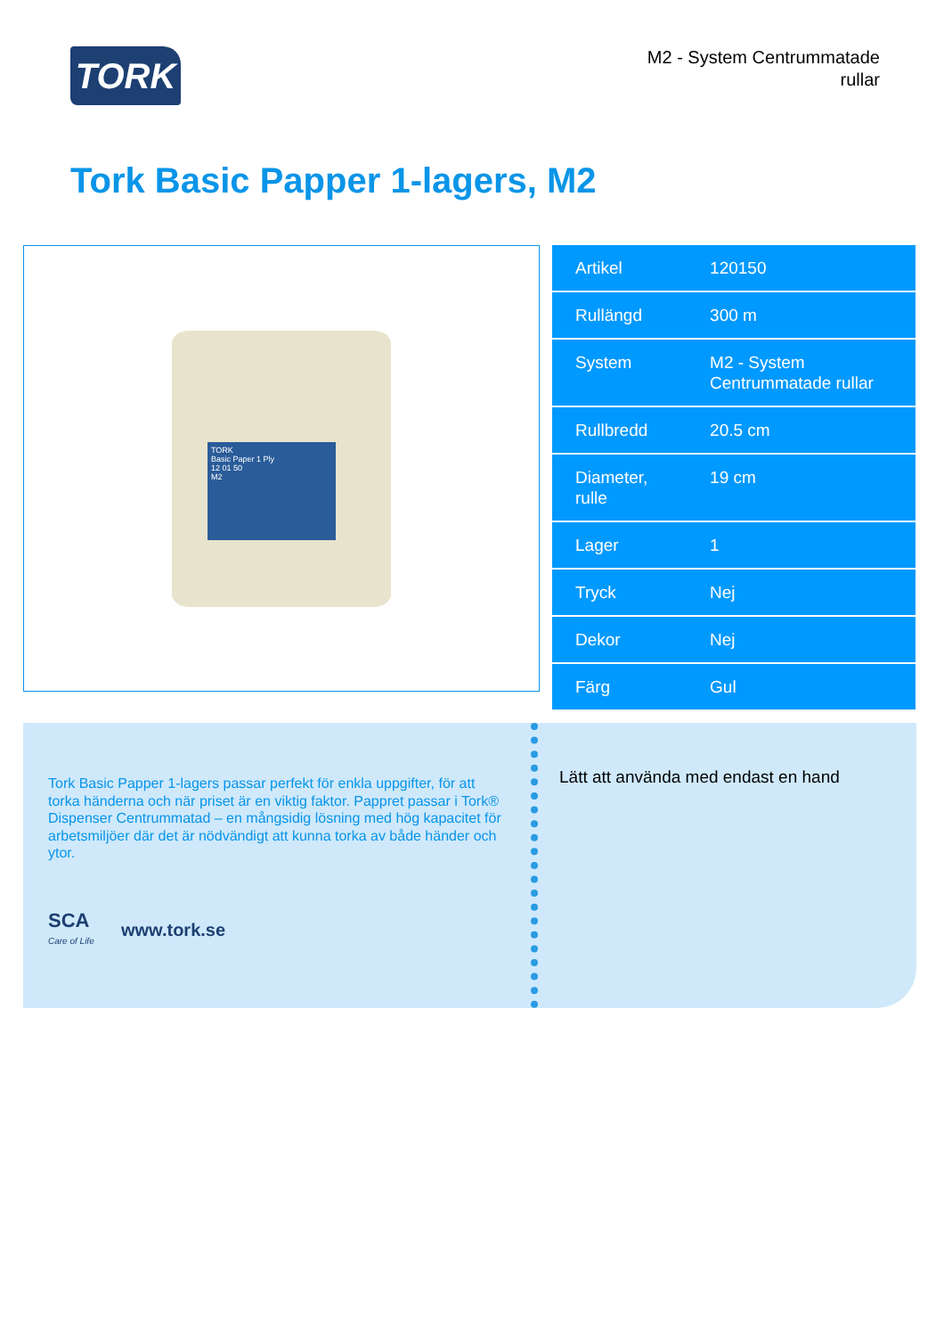TORK
M2 - System Centrummatade
rullar
Tork Basic Papper 1-lagers, M2
TORK
Basic Paper 1 Ply
12 01 50
M2
| Artikel | 120150 |
| Rullängd | 300 m |
| System | M2 - System Centrummatade rullar |
| Rullbredd | 20.5 cm |
| Diameter, rulle | 19 cm |
| Lager | 1 |
| Tryck | Nej |
| Dekor | Nej |
| Färg | Gul |
Tork Basic Papper 1-lagers passar perfekt för enkla uppgifter, för att torka händerna och när priset är en viktig faktor. Pappret passar i Tork® Dispenser Centrummatad – en mångsidig lösning med hög kapacitet för arbetsmiljöer där det är nödvändigt att kunna torka av både händer och ytor.
SCA
Care of Life
www.tork.se
Lätt att använda med endast en hand